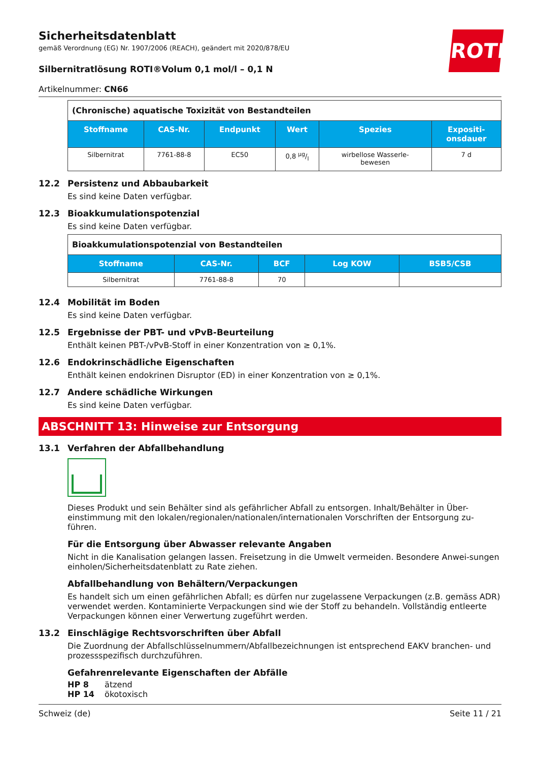ROTH
Sicherheitsdatenblatt
gemäß Verordnung (EG) Nr. 1907/2006 (REACH), geändert mit 2020/878/EU
Silbernitratlösung ROTI®Volum 0,1 mol/l – 0,1 N
Artikelnummer: CN66
| (Chronische) aquatische Toxizität von Bestandteilen | | | | | |
| Stoffname | CAS-Nr. | Endpunkt | Wert | Spezies | Expositi- onsdauer |
| Silbernitrat | 7761-88-8 | EC50 | 0,8 µg/l | wirbellose Wasserle- bewesen | 7 d |
12.2 Persistenz und Abbaubarkeit
Es sind keine Daten verfügbar.
12.3 Bioakkumulationspotenzial
Es sind keine Daten verfügbar.
| Bioakkumulationspotenzial von Bestandteilen | | | | |
| Stoffname | CAS-Nr. | BCF | Log KOW | BSB5/CSB |
| Silbernitrat | 7761-88-8 | 70 | | |
12.4 Mobilität im Boden
Es sind keine Daten verfügbar.
12.5 Ergebnisse der PBT- und vPvB-Beurteilung
Enthält keinen PBT-/vPvB-Stoff in einer Konzentration von ≥ 0,1%.
12.6 Endokrinschädliche Eigenschaften
Enthält keinen endokrinen Disruptor (ED) in einer Konzentration von ≥ 0,1%.
12.7 Andere schädliche Wirkungen
Es sind keine Daten verfügbar.
ABSCHNITT 13: Hinweise zur Entsorgung
13.1 Verfahren der Abfallbehandlung
Dieses Produkt und sein Behälter sind als gefährlicher Abfall zu entsorgen. Inhalt/Behälter in Über-einstimmung mit den lokalen/regionalen/nationalen/internationalen Vorschriften der Entsorgung zu-führen.
Für die Entsorgung über Abwasser relevante Angaben
Nicht in die Kanalisation gelangen lassen. Freisetzung in die Umwelt vermeiden. Besondere Anwei-sungen einholen/Sicherheitsdatenblatt zu Rate ziehen.
Abfallbehandlung von Behältern/Verpackungen
Es handelt sich um einen gefährlichen Abfall; es dürfen nur zugelassene Verpackungen (z.B. gemäss ADR) verwendet werden. Kontaminierte Verpackungen sind wie der Stoff zu behandeln. Vollständig entleerte Verpackungen können einer Verwertung zugeführt werden.
13.2 Einschlägige Rechtsvorschriften über Abfall
Die Zuordnung der Abfallschlüsselnummern/Abfallbezeichnungen ist entsprechend EAKV branchen- und prozessspezifisch durchzuführen.
Gefahrenrelevante Eigenschaften der Abfälle
HP 8 ätzend
HP 14 ökotoxisch
Schweiz (de) Seite 11 / 21